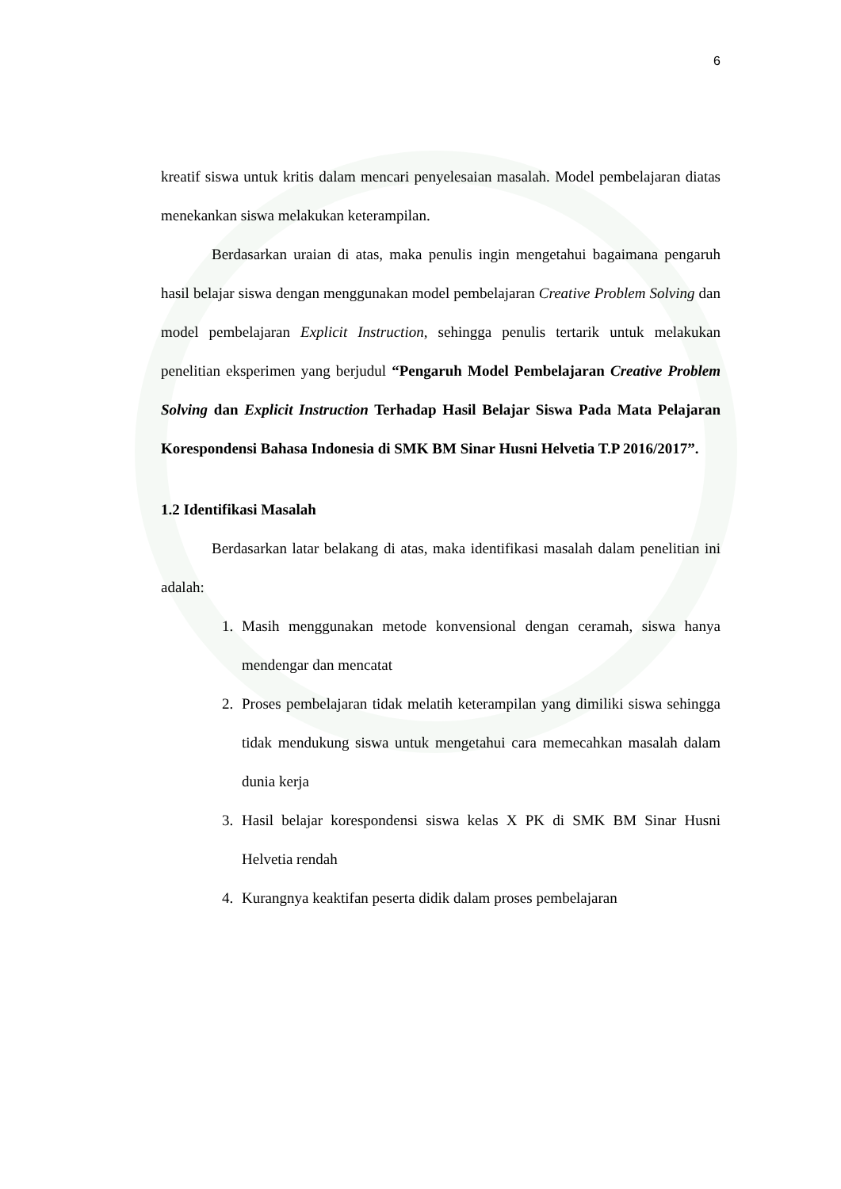6
kreatif siswa untuk kritis dalam mencari penyelesaian masalah. Model pembelajaran diatas menekankan siswa melakukan keterampilan.
Berdasarkan uraian di atas, maka penulis ingin mengetahui bagaimana pengaruh hasil belajar siswa dengan menggunakan model pembelajaran Creative Problem Solving dan model pembelajaran Explicit Instruction, sehingga penulis tertarik untuk melakukan penelitian eksperimen yang berjudul “Pengaruh Model Pembelajaran Creative Problem Solving dan Explicit Instruction Terhadap Hasil Belajar Siswa Pada Mata Pelajaran Korespondensi Bahasa Indonesia di SMK BM Sinar Husni Helvetia T.P 2016/2017”.
1.2 Identifikasi Masalah
Berdasarkan latar belakang di atas, maka identifikasi masalah dalam penelitian ini adalah:
1. Masih menggunakan metode konvensional dengan ceramah, siswa hanya mendengar dan mencatat
2. Proses pembelajaran tidak melatih keterampilan yang dimiliki siswa sehingga tidak mendukung siswa untuk mengetahui cara memecahkan masalah dalam dunia kerja
3. Hasil belajar korespondensi siswa kelas X PK di SMK BM Sinar Husni Helvetia rendah
4. Kurangnya keaktifan peserta didik dalam proses pembelajaran